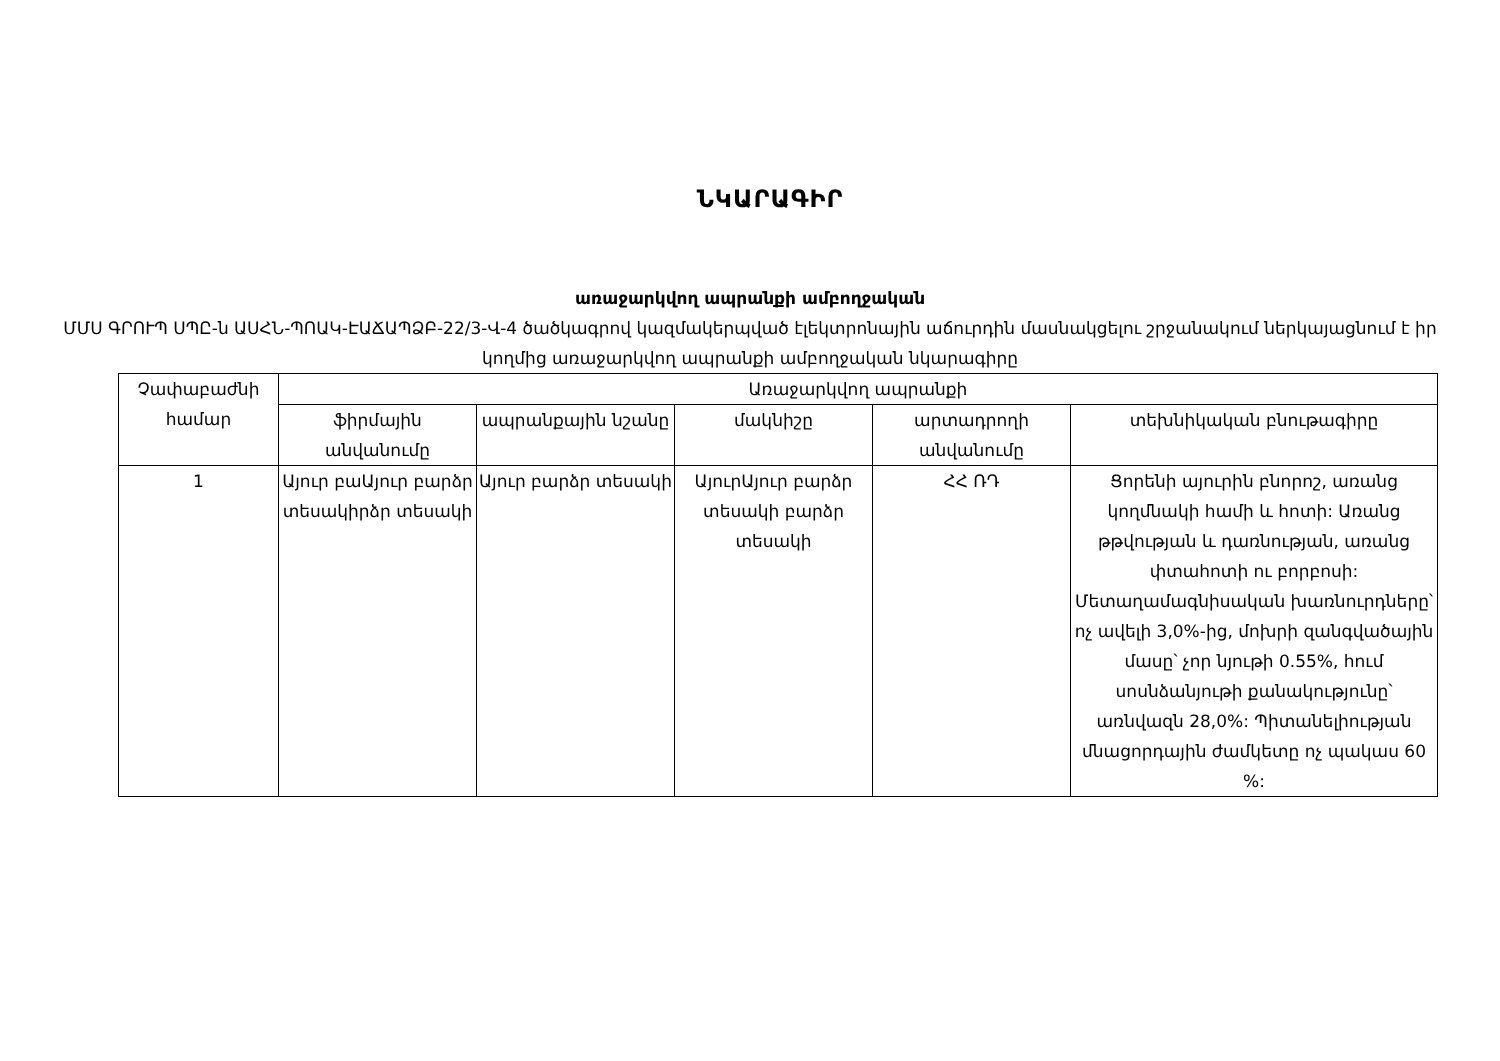ՆԿԱՐԱԳԻՐ
առաջարկվող ապրանքի ամբողջական
ՄՄՍ ԳՐՈՒՊ ՍՊԸ-ն ԱՍՀՆ-ՊՈԱԿ-ԷԱՃԱՊՁԲ-22/3-Վ-4 ծածկագրով կազմակերպված էլեկտրոնային աճուրդին մասնակցելու շրջանակում ներկայացնում է իր կողմից առաջարկվող ապրանքի ամբողջական նկարագիրը
| Չափաբաժնի համար | Առաջարկվող ապրանքի | | | | |
| --- | --- | --- | --- | --- | --- |
| | ֆիրմային անվանումը | ապրանքային նշանը | մակնիշը | արտադրողի անվանումը | տեխնիկական բնութագիրը |
| 1 | Այուր բաԱյուր բարձր տեսակիրձր տեսակի | Այուր բարձր տեսակի | ԱյուրԱյուր բարձր տեսակի բարձր տեսակի | ՀՀ ՌԴ | Ցորենի այուրին բնորոշ, առանց կողմնակի համի և հոտի: Առանց թթվության և դառնության, առանց փտահոտի ու բորբոսի: Մետաղամագնիսական խառնուրդները՝ ոչ ավելի 3,0%-ից, մոխրի զանգվածային մասը՝ չոր նյութի 0.55%, հում սոսնձանյութի քանակությունը՝ առնվազն 28,0%: Պիտանելիության մնացորդային ժամկետը ոչ պակաս 60 %: |